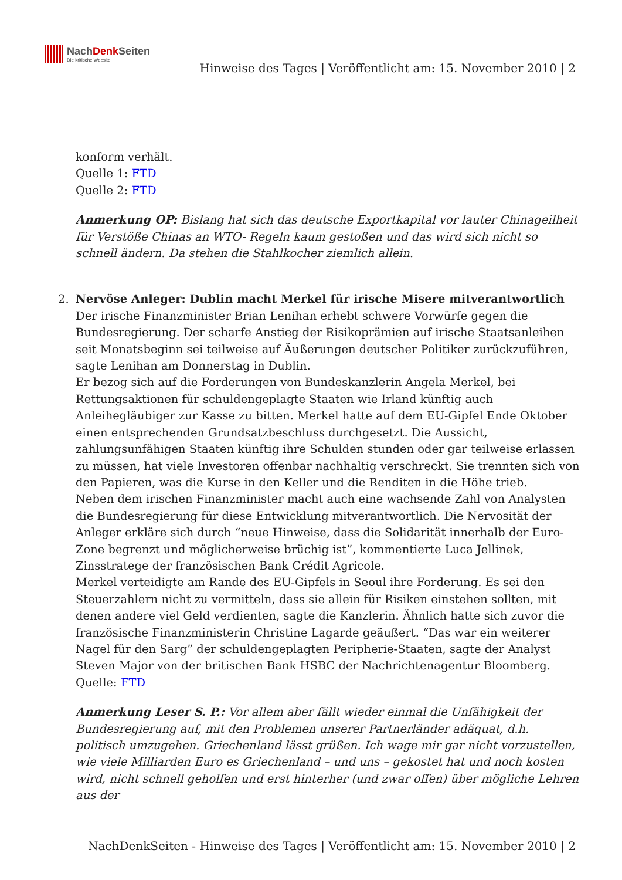NachDenk Seiten
Die kritische Website
Hinweise des Tages | Veröffentlicht am: 15. November 2010 | 2
konform verhält.
Quelle 1: FTD
Quelle 2: FTD
Anmerkung OP: Bislang hat sich das deutsche Exportkapital vor lauter Chinageilheit für Verstöße Chinas an WTO- Regeln kaum gestoßen und das wird sich nicht so schnell ändern. Da stehen die Stahlkocher ziemlich allein.
2.
Nervöse Anleger: Dublin macht Merkel für irische Misere mitverantwortlich
Der irische Finanzminister Brian Lenihan erhebt schwere Vorwürfe gegen die Bundesregierung. Der scharfe Anstieg der Risikoprämien auf irische Staatsanleihen seit Monatsbeginn sei teilweise auf Äußerungen deutscher Politiker zurückzuführen, sagte Lenihan am Donnerstag in Dublin.
Er bezog sich auf die Forderungen von Bundeskanzlerin Angela Merkel, bei Rettungsaktionen für schuldengeplagte Staaten wie Irland künftig auch Anleihegläubiger zur Kasse zu bitten. Merkel hatte auf dem EU-Gipfel Ende Oktober einen entsprechenden Grundsatzbeschluss durchgesetzt. Die Aussicht, zahlungsunfähigen Staaten künftig ihre Schulden stunden oder gar teilweise erlassen zu müssen, hat viele Investoren offenbar nachhaltig verschreckt. Sie trennten sich von den Papieren, was die Kurse in den Keller und die Renditen in die Höhe trieb.
Neben dem irischen Finanzminister macht auch eine wachsende Zahl von Analysten die Bundesregierung für diese Entwicklung mitverantwortlich. Die Nervosität der Anleger erkläre sich durch “neue Hinweise, dass die Solidarität innerhalb der Euro-Zone begrenzt und möglicherweise brüchig ist”, kommentierte Luca Jellinek, Zinsstratege der französischen Bank Crédit Agricole.
Merkel verteidigte am Rande des EU-Gipfels in Seoul ihre Forderung. Es sei den Steuerzahlern nicht zu vermitteln, dass sie allein für Risiken einstehen sollten, mit denen andere viel Geld verdienten, sagte die Kanzlerin. Ähnlich hatte sich zuvor die französische Finanzministerin Christine Lagarde geäußert. “Das war ein weiterer Nagel für den Sarg” der schuldengeplagten Peripherie-Staaten, sagte der Analyst Steven Major von der britischen Bank HSBC der Nachrichtenagentur Bloomberg.
Quelle: FTD
Anmerkung Leser S. P.: Vor allem aber fällt wieder einmal die Unfähigkeit der Bundesregierung auf, mit den Problemen unserer Partnerländer adäquat, d.h. politisch umzugehen. Griechenland lässt grüßen. Ich wage mir gar nicht vorzustellen, wie viele Milliarden Euro es Griechenland – und uns – gekostet hat und noch kosten wird, nicht schnell geholfen und erst hinterher (und zwar offen) über mögliche Lehren aus der
NachDenkSeiten - Hinweise des Tages | Veröffentlicht am: 15. November 2010 | 2